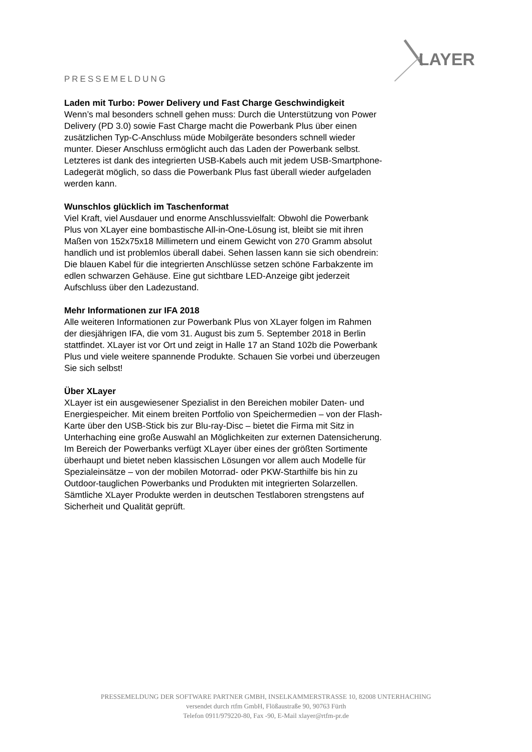LAYER
PRESSEMELDUNG
Laden mit Turbo: Power Delivery und Fast Charge Geschwindigkeit
Wenn’s mal besonders schnell gehen muss: Durch die Unterstützung von Power Delivery (PD 3.0) sowie Fast Charge macht die Powerbank Plus über einen zusätzlichen Typ-C-Anschluss müde Mobilgeräte besonders schnell wieder munter. Dieser Anschluss ermöglicht auch das Laden der Powerbank selbst. Letzteres ist dank des integrierten USB-Kabels auch mit jedem USB-Smartphone-Ladegerät möglich, so dass die Powerbank Plus fast überall wieder aufgeladen werden kann.
Wunschlos glücklich im Taschenformat
Viel Kraft, viel Ausdauer und enorme Anschlussvielfalt: Obwohl die Powerbank Plus von XLayer eine bombastische All-in-One-Lösung ist, bleibt sie mit ihren Maßen von 152x75x18 Millimetern und einem Gewicht von 270 Gramm absolut handlich und ist problemlos überall dabei. Sehen lassen kann sie sich obendrein: Die blauen Kabel für die integrierten Anschlüsse setzen schöne Farbakzente im edlen schwarzen Gehäuse. Eine gut sichtbare LED-Anzeige gibt jederzeit Aufschluss über den Ladezustand.
Mehr Informationen zur IFA 2018
Alle weiteren Informationen zur Powerbank Plus von XLayer folgen im Rahmen der diesjährigen IFA, die vom 31. August bis zum 5. September 2018 in Berlin stattfindet. XLayer ist vor Ort und zeigt in Halle 17 an Stand 102b die Powerbank Plus und viele weitere spannende Produkte. Schauen Sie vorbei und überzeugen Sie sich selbst!
Über XLayer
XLayer ist ein ausgewiesener Spezialist in den Bereichen mobiler Daten- und Energiespeicher. Mit einem breiten Portfolio von Speichermedien – von der Flash-Karte über den USB-Stick bis zur Blu-ray-Disc – bietet die Firma mit Sitz in Unterhaching eine große Auswahl an Möglichkeiten zur externen Datensicherung. Im Bereich der Powerbanks verfügt XLayer über eines der größten Sortimente überhaupt und bietet neben klassischen Lösungen vor allem auch Modelle für Spezialeinsätze – von der mobilen Motorrad- oder PKW-Starthilfe bis hin zu Outdoor-tauglichen Powerbanks und Produkten mit integrierten Solarzellen. Sämtliche XLayer Produkte werden in deutschen Testlaboren strengstens auf Sicherheit und Qualität geprüft.
PRESSEMELDUNG DER SOFTWARE PARTNER GMBH, INSELKAMMERSTRASSE 10, 82008 UNTERHACHING
versendet durch rtfm GmbH, Flößaustraße 90, 90763 Fürth
Telefon 0911/979220-80, Fax -90, E-Mail xlayer@rtfm-pr.de